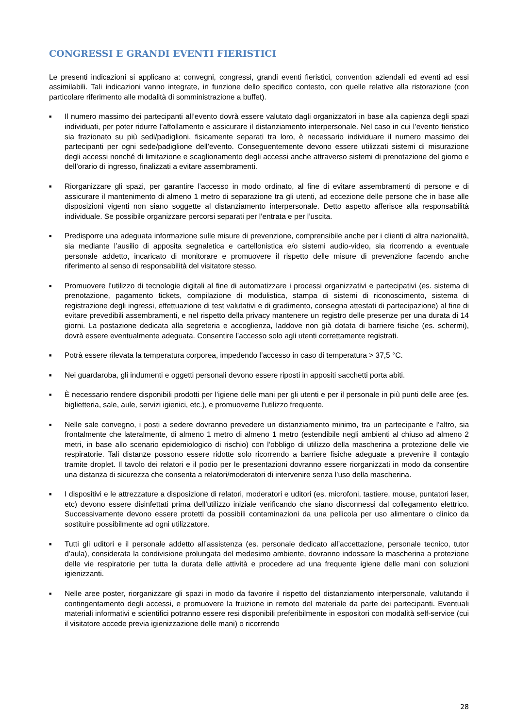CONGRESSI E GRANDI EVENTI FIERISTICI
Le presenti indicazioni si applicano a: convegni, congressi, grandi eventi fieristici, convention aziendali ed eventi ad essi assimilabili. Tali indicazioni vanno integrate, in funzione dello specifico contesto, con quelle relative alla ristorazione (con particolare riferimento alle modalità di somministrazione a buffet).
■ Il numero massimo dei partecipanti all’evento dovrà essere valutato dagli organizzatori in base alla capienza degli spazi individuati, per poter ridurre l’affollamento e assicurare il distanziamento interpersonale. Nel caso in cui l’evento fieristico sia frazionato su più sedi/padiglioni, fisicamente separati tra loro, è necessario individuare il numero massimo dei partecipanti per ogni sede/padiglione dell’evento. Conseguentemente devono essere utilizzati sistemi di misurazione degli accessi nonché di limitazione e scaglionamento degli accessi anche attraverso sistemi di prenotazione del giorno e dell’orario di ingresso, finalizzati a evitare assembramenti.
■ Riorganizzare gli spazi, per garantire l’accesso in modo ordinato, al fine di evitare assembramenti di persone e di assicurare il mantenimento di almeno 1 metro di separazione tra gli utenti, ad eccezione delle persone che in base alle disposizioni vigenti non siano soggette al distanziamento interpersonale. Detto aspetto afferisce alla responsabilità individuale. Se possibile organizzare percorsi separati per l’entrata e per l’uscita.
■ Predisporre una adeguata informazione sulle misure di prevenzione, comprensibile anche per i clienti di altra nazionalità, sia mediante l’ausilio di apposita segnaletica e cartellonistica e/o sistemi audio-video, sia ricorrendo a eventuale personale addetto, incaricato di monitorare e promuovere il rispetto delle misure di prevenzione facendo anche riferimento al senso di responsabilità del visitatore stesso.
■ Promuovere l’utilizzo di tecnologie digitali al fine di automatizzare i processi organizzativi e partecipativi (es. sistema di prenotazione, pagamento tickets, compilazione di modulistica, stampa di sistemi di riconoscimento, sistema di registrazione degli ingressi, effettuazione di test valutativi e di gradimento, consegna attestati di partecipazione) al fine di evitare prevedibili assembramenti, e nel rispetto della privacy mantenere un registro delle presenze per una durata di 14 giorni. La postazione dedicata alla segreteria e accoglienza, laddove non già dotata di barriere fisiche (es. schermi), dovrà essere eventualmente adeguata. Consentire l’accesso solo agli utenti correttamente registrati.
■ Potrà essere rilevata la temperatura corporea, impedendo l’accesso in caso di temperatura > 37,5 °C.
■ Nei guardaroba, gli indumenti e oggetti personali devono essere riposti in appositi sacchetti porta abiti.
■ È necessario rendere disponibili prodotti per l’igiene delle mani per gli utenti e per il personale in più punti delle aree (es. biglietteria, sale, aule, servizi igienici, etc.), e promuoverne l’utilizzo frequente.
■ Nelle sale convegno, i posti a sedere dovranno prevedere un distanziamento minimo, tra un partecipante e l’altro, sia frontalmente che lateralmente, di almeno 1 metro di almeno 1 metro (estendibile negli ambienti al chiuso ad almeno 2 metri, in base allo scenario epidemiologico di rischio) con l’obbligo di utilizzo della mascherina a protezione delle vie respiratorie. Tali distanze possono essere ridotte solo ricorrendo a barriere fisiche adeguate a prevenire il contagio tramite droplet. Il tavolo dei relatori e il podio per le presentazioni dovranno essere riorganizzati in modo da consentire una distanza di sicurezza che consenta a relatori/moderatori di intervenire senza l’uso della mascherina.
■ I dispositivi e le attrezzature a disposizione di relatori, moderatori e uditori (es. microfoni, tastiere, mouse, puntatori laser, etc) devono essere disinfettati prima dell'utilizzo iniziale verificando che siano disconnessi dal collegamento elettrico. Successivamente devono essere protetti da possibili contaminazioni da una pellicola per uso alimentare o clinico da sostituire possibilmente ad ogni utilizzatore.
■ Tutti gli uditori e il personale addetto all’assistenza (es. personale dedicato all’accettazione, personale tecnico, tutor d’aula), considerata la condivisione prolungata del medesimo ambiente, dovranno indossare la mascherina a protezione delle vie respiratorie per tutta la durata delle attività e procedere ad una frequente igiene delle mani con soluzioni igienizzanti.
■ Nelle aree poster, riorganizzare gli spazi in modo da favorire il rispetto del distanziamento interpersonale, valutando il contingentamento degli accessi, e promuovere la fruizione in remoto del materiale da parte dei partecipanti. Eventuali materiali informativi e scientifici potranno essere resi disponibili preferibilmente in espositori con modalità self-service (cui il visitatore accede previa igienizzazione delle mani) o ricorrendo
28